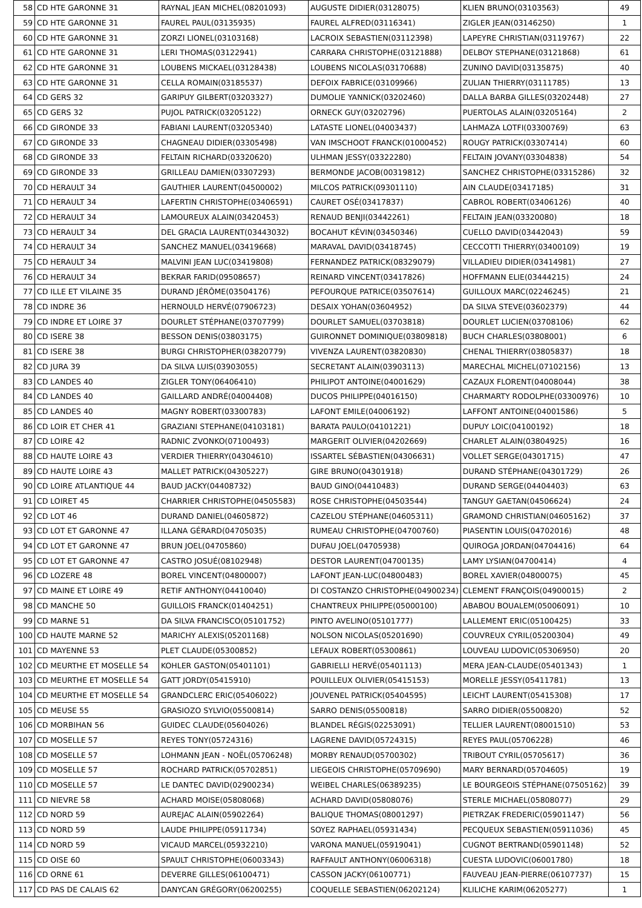| 58 | CD HTE GARONNE 31 | RAYNAL JEAN MICHEL(08201093) | AUGUSTE DIDIER(03128075) | KLIEN BRUNO(03103563) | 49 |
| 59 | CD HTE GARONNE 31 | FAUREL PAUL(03135935) | FAUREL ALFRED(03116341) | ZIGLER JEAN(03146250) | 1 |
| 60 | CD HTE GARONNE 31 | ZORZI LIONEL(03103168) | LACROIX SEBASTIEN(03112398) | LAPEYRE CHRISTIAN(03119767) | 22 |
| 61 | CD HTE GARONNE 31 | LERI THOMAS(03122941) | CARRARA CHRISTOPHE(03121888) | DELBOY STEPHANE(03121868) | 61 |
| 62 | CD HTE GARONNE 31 | LOUBENS MICKAEL(03128438) | LOUBENS NICOLAS(03170688) | ZUNINO DAVID(03135875) | 40 |
| 63 | CD HTE GARONNE 31 | CELLA ROMAIN(03185537) | DEFOIX FABRICE(03109966) | ZULIAN THIERRY(03111785) | 13 |
| 64 | CD GERS 32 | GARIPUY GILBERT(03203327) | DUMOLIE YANNICK(03202460) | DALLA BARBA GILLES(03202448) | 27 |
| 65 | CD GERS 32 | PUJOL PATRICK(03205122) | ORNECK GUY(03202796) | PUERTOLAS ALAIN(03205164) | 2 |
| 66 | CD GIRONDE 33 | FABIANI LAURENT(03205340) | LATASTE LIONEL(04003437) | LAHMAZA LOTFI(03300769) | 63 |
| 67 | CD GIRONDE 33 | CHAGNEAU DIDIER(03305498) | VAN IMSCHOOT FRANCK(01000452) | ROUGY PATRICK(03307414) | 60 |
| 68 | CD GIRONDE 33 | FELTAIN RICHARD(03320620) | ULHMAN JESSY(03322280) | FELTAIN JOVANY(03304838) | 54 |
| 69 | CD GIRONDE 33 | GRILLEAU DAMIEN(03307293) | BERMONDE JACOB(00319812) | SANCHEZ CHRISTOPHE(03315286) | 32 |
| 70 | CD HERAULT 34 | GAUTHIER LAURENT(04500002) | MILCOS PATRICK(09301110) | AIN CLAUDE(03417185) | 31 |
| 71 | CD HERAULT 34 | LAFERTIN CHRISTOPHE(03406591) | CAURET OSÉ(03417837) | CABROL ROBERT(03406126) | 40 |
| 72 | CD HERAULT 34 | LAMOUREUX ALAIN(03420453) | RENAUD BENJI(03442261) | FELTAIN JEAN(03320080) | 18 |
| 73 | CD HERAULT 34 | DEL GRACIA LAURENT(03443032) | BOCAHUT KÉVIN(03450346) | CUELLO DAVID(03442043) | 59 |
| 74 | CD HERAULT 34 | SANCHEZ MANUEL(03419668) | MARAVAL DAVID(03418745) | CECCOTTI THIERRY(03400109) | 19 |
| 75 | CD HERAULT 34 | MALVINI JEAN LUC(03419808) | FERNANDEZ PATRICK(08329079) | VILLADIEU DIDIER(03414981) | 27 |
| 76 | CD HERAULT 34 | BEKRAR FARID(09508657) | REINARD VINCENT(03417826) | HOFFMANN ELIE(03444215) | 24 |
| 77 | CD ILLE ET VILAINE 35 | DURAND JÉRÔME(03504176) | PEFOURQUE PATRICE(03507614) | GUILLOUX MARC(02246245) | 21 |
| 78 | CD INDRE 36 | HERNOULD HERVÉ(07906723) | DESAIX YOHAN(03604952) | DA SILVA STEVE(03602379) | 44 |
| 79 | CD INDRE ET LOIRE 37 | DOURLET STÉPHANE(03707799) | DOURLET SAMUEL(03703818) | DOURLET LUCIEN(03708106) | 62 |
| 80 | CD ISERE 38 | BESSON DENIS(03803175) | GUIRONNET DOMINIQUE(03809818) | BUCH CHARLES(03808001) | 6 |
| 81 | CD ISERE 38 | BURGI CHRISTOPHER(03820779) | VIVENZA LAURENT(03820830) | CHENAL THIERRY(03805837) | 18 |
| 82 | CD JURA 39 | DA SILVA LUIS(03903055) | SECRETANT ALAIN(03903113) | MARECHAL MICHEL(07102156) | 13 |
| 83 | CD LANDES 40 | ZIGLER TONY(06406410) | PHILIPOT ANTOINE(04001629) | CAZAUX FLORENT(04008044) | 38 |
| 84 | CD LANDES 40 | GAILLARD ANDRÉ(04004408) | DUCOS PHILIPPE(04016150) | CHARMARTY RODOLPHE(03300976) | 10 |
| 85 | CD LANDES 40 | MAGNY ROBERT(03300783) | LAFONT EMILE(04006192) | LAFFONT ANTOINE(04001586) | 5 |
| 86 | CD LOIR ET CHER 41 | GRAZIANI STEPHANE(04103181) | BARATA PAULO(04101221) | DUPUY LOIC(04100192) | 18 |
| 87 | CD LOIRE 42 | RADNIC ZVONKO(07100493) | MARGERIT OLIVIER(04202669) | CHARLET ALAIN(03804925) | 16 |
| 88 | CD HAUTE LOIRE 43 | VERDIER THIERRY(04304610) | ISSARTEL SÉBASTIEN(04306631) | VOLLET SERGE(04301715) | 47 |
| 89 | CD HAUTE LOIRE 43 | MALLET PATRICK(04305227) | GIRE BRUNO(04301918) | DURAND STÉPHANE(04301729) | 26 |
| 90 | CD LOIRE ATLANTIQUE 44 | BAUD JACKY(04408732) | BAUD GINO(04410483) | DURAND SERGE(04404403) | 63 |
| 91 | CD LOIRET 45 | CHARRIER CHRISTOPHE(04505583) | ROSE CHRISTOPHE(04503544) | TANGUY GAETAN(04506624) | 24 |
| 92 | CD LOT 46 | DURAND DANIEL(04605872) | CAZELOU STÉPHANE(04605311) | GRAMOND CHRISTIAN(04605162) | 37 |
| 93 | CD LOT ET GARONNE 47 | ILLANA GÉRARD(04705035) | RUMEAU CHRISTOPHE(04700760) | PIASENTIN LOUIS(04702016) | 48 |
| 94 | CD LOT ET GARONNE 47 | BRUN JOEL(04705860) | DUFAU JOEL(04705938) | QUIROGA JORDAN(04704416) | 64 |
| 95 | CD LOT ET GARONNE 47 | CASTRO JOSUÉ(08102948) | DESTOR LAURENT(04700135) | LAMY LYSIAN(04700414) | 4 |
| 96 | CD LOZERE 48 | BOREL VINCENT(04800007) | LAFONT JEAN-LUC(04800483) | BOREL XAVIER(04800075) | 45 |
| 97 | CD MAINE ET LOIRE 49 | RETIF ANTHONY(04410040) | DI COSTANZO CHRISTOPHE(04900234) | CLEMENT FRANÇOIS(04900015) | 2 |
| 98 | CD MANCHE 50 | GUILLOIS FRANCK(01404251) | CHANTREUX PHILIPPE(05000100) | ABABOU BOUALEM(05006091) | 10 |
| 99 | CD MARNE 51 | DA SILVA FRANCISCO(05101752) | PINTO AVELINO(05101777) | LALLEMENT ERIC(05100425) | 33 |
| 100 | CD HAUTE MARNE 52 | MARICHY ALEXIS(05201168) | NOLSON NICOLAS(05201690) | COUVREUX CYRIL(05200304) | 49 |
| 101 | CD MAYENNE 53 | PLET CLAUDE(05300852) | LEFAUX ROBERT(05300861) | LOUVEAU LUDOVIC(05306950) | 20 |
| 102 | CD MEURTHE ET MOSELLE 54 | KOHLER GASTON(05401101) | GABRIELLI HERVÉ(05401113) | MERA JEAN-CLAUDE(05401343) | 1 |
| 103 | CD MEURTHE ET MOSELLE 54 | GATT JORDY(05415910) | POUILLEUX OLIVIER(05415153) | MORELLE JESSY(05411781) | 13 |
| 104 | CD MEURTHE ET MOSELLE 54 | GRANDCLERC ERIC(05406022) | JOUVENEL PATRICK(05404595) | LEICHT LAURENT(05415308) | 17 |
| 105 | CD MEUSE 55 | GRASIOZO SYLVIO(05500814) | SARRO DENIS(05500818) | SARRO DIDIER(05500820) | 52 |
| 106 | CD MORBIHAN 56 | GUIDEC CLAUDE(05604026) | BLANDEL RÉGIS(02253091) | TELLIER LAURENT(08001510) | 53 |
| 107 | CD MOSELLE 57 | REYES TONY(05724316) | LAGRENE DAVID(05724315) | REYES PAUL(05706228) | 46 |
| 108 | CD MOSELLE 57 | LOHMANN JEAN - NOËL(05706248) | MORBY RENAUD(05700302) | TRIBOUT CYRIL(05705617) | 36 |
| 109 | CD MOSELLE 57 | ROCHARD PATRICK(05702851) | LIEGEOIS CHRISTOPHE(05709690) | MARY BERNARD(05704605) | 19 |
| 110 | CD MOSELLE 57 | LE DANTEC DAVID(02900234) | WEIBEL CHARLES(06389235) | LE BOURGEOIS STÉPHANE(07505162) | 39 |
| 111 | CD NIEVRE 58 | ACHARD MOISE(05808068) | ACHARD DAVID(05808076) | STERLE MICHAEL(05808077) | 29 |
| 112 | CD NORD 59 | AUREJAC ALAIN(05902264) | BALIQUE THOMAS(08001297) | PIETRZAK FREDERIC(05901147) | 56 |
| 113 | CD NORD 59 | LAUDE PHILIPPE(05911734) | SOYEZ RAPHAEL(05931434) | PECQUEUX SEBASTIEN(05911036) | 45 |
| 114 | CD NORD 59 | VICAUD MARCEL(05932210) | VARONA MANUEL(05919041) | CUGNOT BERTRAND(05901148) | 52 |
| 115 | CD OISE 60 | SPAULT CHRISTOPHE(06003343) | RAFFAULT ANTHONY(06006318) | CUESTA LUDOVIC(06001780) | 18 |
| 116 | CD ORNE 61 | DEVERRE GILLES(06100471) | CASSON JACKY(06100771) | FAUVEAU JEAN-PIERRE(06107737) | 15 |
| 117 | CD PAS DE CALAIS 62 | DANYCAN GRÉGORY(06200255) | COQUELLE SEBASTIEN(06202124) | KLILICHE KARIM(06205277) | 1 |